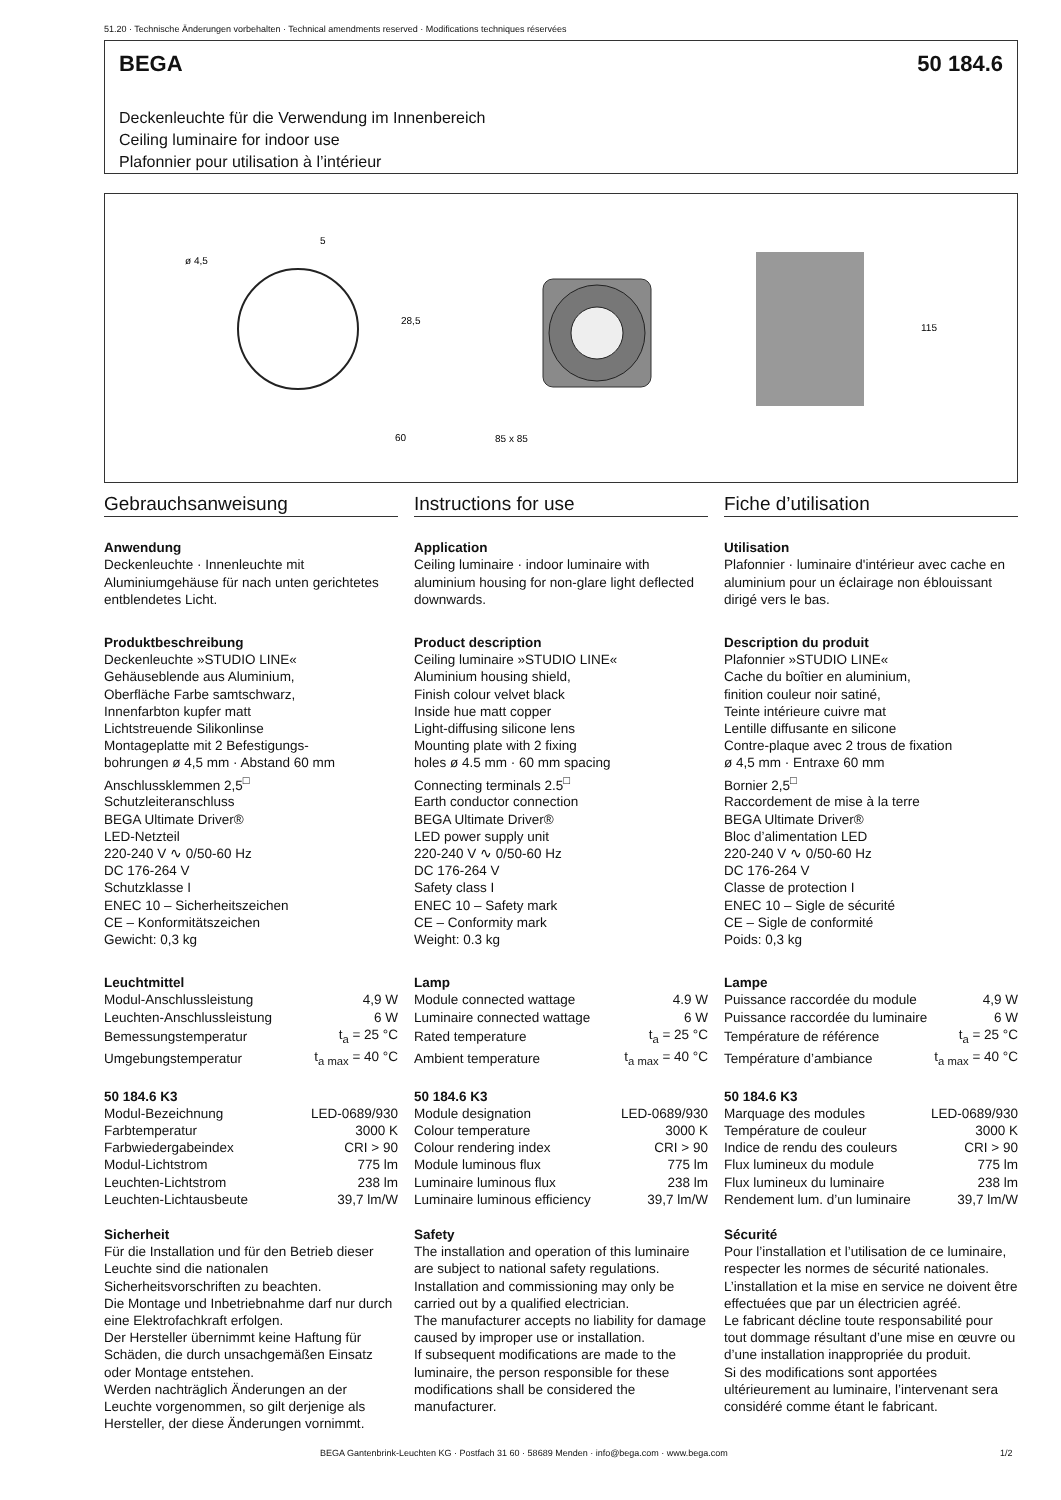51.20 · Technische Änderungen vorbehalten · Technical amendments reserved · Modifications techniques réservées
BEGA 50 184.6
Deckenleuchte für die Verwendung im Innenbereich
Ceiling luminaire for indoor use
Plafonnier pour utilisation à l’intérieur
ø 4,5
5
60
85 x 85
115
28,5
Gebrauchsanweisung
Anwendung
Deckenleuchte · Innenleuchte mit Aluminiumgehäuse für nach unten gerichtetes entblendetes Licht.
Produktbeschreibung
Deckenleuchte »STUDIO LINE«
Gehäuseblende aus Aluminium,
Oberfläche Farbe samtschwarz,
Innenfarbton kupfer matt
Lichtstreuende Silikonlinse
Montageplatte mit 2 Befestigungs-
bohrungen ø 4,5 mm · Abstand 60 mm
Anschlussklemmen 2,5<sup>□</sup>
Schutzleiteranschluss
BEGA Ultimate Driver®
LED-Netzteil
220-240 V ∿ 0/50-60 Hz
DC 176-264 V
Schutzklasse I
ENEC 10 – Sicherheitszeichen
CE – Konformitätszeichen
Gewicht: 0,3 kg
Leuchtmittel
| Modul-Anschlussleistung | 4,9 W |
| Leuchten-Anschlussleistung | 6 W |
| Bemessungstemperatur | t<sub>a</sub> = 25 °C |
| Umgebungstemperatur | t<sub>a max</sub> = 40 °C |
50 184.6 K3
| Modul-Bezeichnung | LED-0689/930 |
| Farbtemperatur | 3000 K |
| Farbwiedergabeindex | CRI > 90 |
| Modul-Lichtstrom | 775 lm |
| Leuchten-Lichtstrom | 238 lm |
| Leuchten-Lichtausbeute | 39,7 lm/W |
Sicherheit
Für die Installation und für den Betrieb dieser Leuchte sind die nationalen Sicherheitsvorschriften zu beachten.
Die Montage und Inbetriebnahme darf nur durch eine Elektrofachkraft erfolgen.
Der Hersteller übernimmt keine Haftung für Schäden, die durch unsachgemäßen Einsatz oder Montage entstehen.
Werden nachträglich Änderungen an der Leuchte vorgenommen, so gilt derjenige als Hersteller, der diese Änderungen vornimmt.
Instructions for use
Application
Ceiling luminaire · indoor luminaire with aluminium housing for non-glare light deflected downwards.
Product description
Ceiling luminaire »STUDIO LINE«
Aluminium housing shield,
Finish colour velvet black
Inside hue matt copper
Light-diffusing silicone lens
Mounting plate with 2 fixing
holes ø 4.5 mm · 60 mm spacing
Connecting terminals 2.5<sup>□</sup>
Earth conductor connection
BEGA Ultimate Driver®
LED power supply unit
220-240 V ∿ 0/50-60 Hz
DC 176-264 V
Safety class I
ENEC 10 – Safety mark
CE – Conformity mark
Weight: 0.3 kg
Lamp
| Module connected wattage | 4.9 W |
| Luminaire connected wattage | 6 W |
| Rated temperature | t<sub>a</sub> = 25 °C |
| Ambient temperature | t<sub>a max</sub> = 40 °C |
50 184.6 K3
| Module designation | LED-0689/930 |
| Colour temperature | 3000 K |
| Colour rendering index | CRI > 90 |
| Module luminous flux | 775 lm |
| Luminaire luminous flux | 238 lm |
| Luminaire luminous efficiency | 39,7 lm/W |
Safety
The installation and operation of this luminaire are subject to national safety regulations.
Installation and commissioning may only be carried out by a qualified electrician.
The manufacturer accepts no liability for damage caused by improper use or installation.
If subsequent modifications are made to the luminaire, the person responsible for these modifications shall be considered the manufacturer.
Fiche d’utilisation
Utilisation
Plafonnier · luminaire d'intérieur avec cache en aluminium pour un éclairage non éblouissant dirigé vers le bas.
Description du produit
Plafonnier »STUDIO LINE«
Cache du boîtier en aluminium,
finition couleur noir satiné,
Teinte intérieure cuivre mat
Lentille diffusante en silicone
Contre-plaque avec 2 trous de fixation
ø 4,5 mm · Entraxe 60 mm
Bornier 2,5<sup>□</sup>
Raccordement de mise à la terre
BEGA Ultimate Driver®
Bloc d’alimentation LED
220-240 V ∿ 0/50-60 Hz
DC 176-264 V
Classe de protection I
ENEC 10 – Sigle de sécurité
CE – Sigle de conformité
Poids: 0,3 kg
Lampe
| Puissance raccordée du module | 4,9 W |
| Puissance raccordée du luminaire | 6 W |
| Température de référence | t<sub>a</sub> = 25 °C |
| Température d’ambiance | t<sub>a max</sub> = 40 °C |
50 184.6 K3
| Marquage des modules | LED-0689/930 |
| Température de couleur | 3000 K |
| Indice de rendu des couleurs | CRI > 90 |
| Flux lumineux du module | 775 lm |
| Flux lumineux du luminaire | 238 lm |
| Rendement lum. d’un luminaire | 39,7 lm/W |
Sécurité
Pour l’installation et l’utilisation de ce luminaire, respecter les normes de sécurité nationales.
L’installation et la mise en service ne doivent être effectuées que par un électricien agréé.
Le fabricant décline toute responsabilité pour tout dommage résultant d’une mise en œuvre ou d’une installation inappropriée du produit.
Si des modifications sont apportées ultérieurement au luminaire, l’intervenant sera considéré comme étant le fabricant.
BEGA Gantenbrink-Leuchten KG · Postfach 31 60 · 58689 Menden · info@bega.com · www.bega.com
1/2